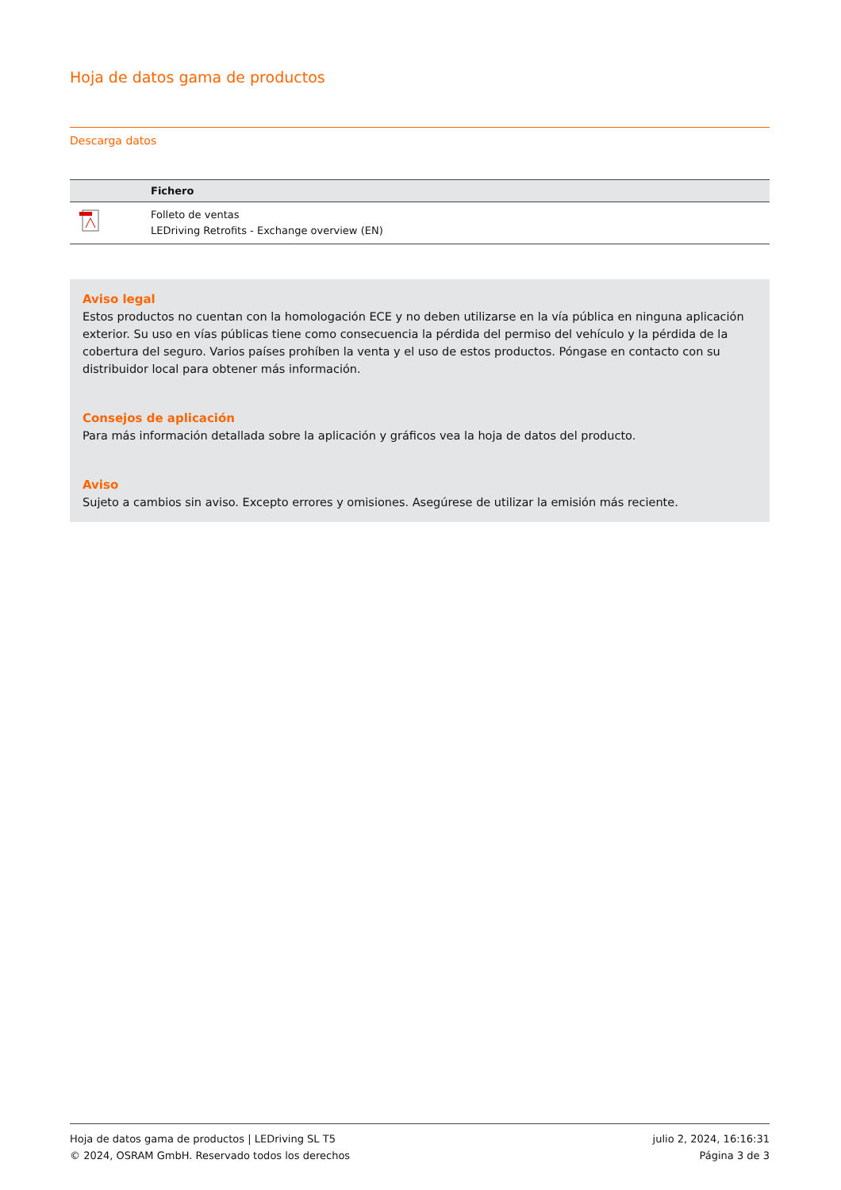Hoja de datos gama de productos
Descarga datos
| | Fichero |
| --- | --- |
| | Folleto de ventas LEDriving Retrofits - Exchange overview (EN) |
Aviso legal
Estos productos no cuentan con la homologación ECE y no deben utilizarse en la vía pública en ninguna aplicación exterior. Su uso en vías públicas tiene como consecuencia la pérdida del permiso del vehículo y la pérdida de la cobertura del seguro. Varios países prohíben la venta y el uso de estos productos. Póngase en contacto con su distribuidor local para obtener más información.
Consejos de aplicación
Para más información detallada sobre la aplicación y gráficos vea la hoja de datos del producto.
Aviso
Sujeto a cambios sin aviso. Excepto errores y omisiones. Asegúrese de utilizar la emisión más reciente.
Hoja de datos gama de productos | LEDriving SL T5
© 2024, OSRAM GmbH. Reservado todos los derechos
julio 2, 2024, 16:16:31
Página 3 de 3